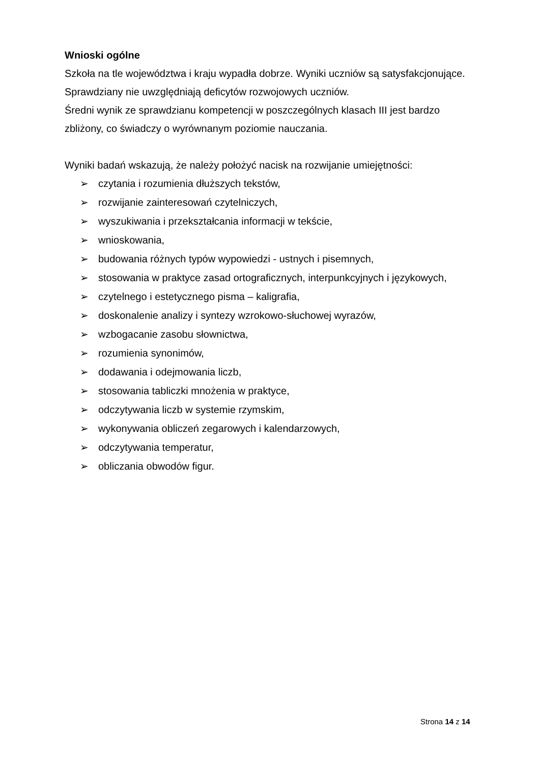Wnioski ogólne
Szkoła na tle województwa i kraju wypadła dobrze. Wyniki uczniów są satysfakcjonujące.
Sprawdziany nie uwzględniają deficytów rozwojowych uczniów.
Średni wynik ze sprawdzianu kompetencji w poszczególnych klasach III jest bardzo zbliżony, co świadczy o wyrównanym poziomie nauczania.
Wyniki badań wskazują, że należy położyć nacisk na rozwijanie umiejętności:
➢ czytania i rozumienia dłuższych tekstów,
➢ rozwijanie zainteresowań czytelniczych,
➢ wyszukiwania i przekształcania informacji w tekście,
➢ wnioskowania,
➢ budowania różnych typów wypowiedzi - ustnych i pisemnych,
➢ stosowania w praktyce zasad ortograficznych, interpunkcyjnych i językowych,
➢ czytelnego i estetycznego pisma – kaligrafia,
➢ doskonalenie analizy i syntezy wzrokowo-słuchowej wyrazów,
➢ wzbogacanie zasobu słownictwa,
➢ rozumienia synonimów,
➢ dodawania i odejmowania liczb,
➢ stosowania tabliczki mnożenia w praktyce,
➢ odczytywania liczb w systemie rzymskim,
➢ wykonywania obliczeń zegarowych i kalendarzowych,
➢ odczytywania temperatur,
➢ obliczania obwodów figur.
Strona 14 z 14